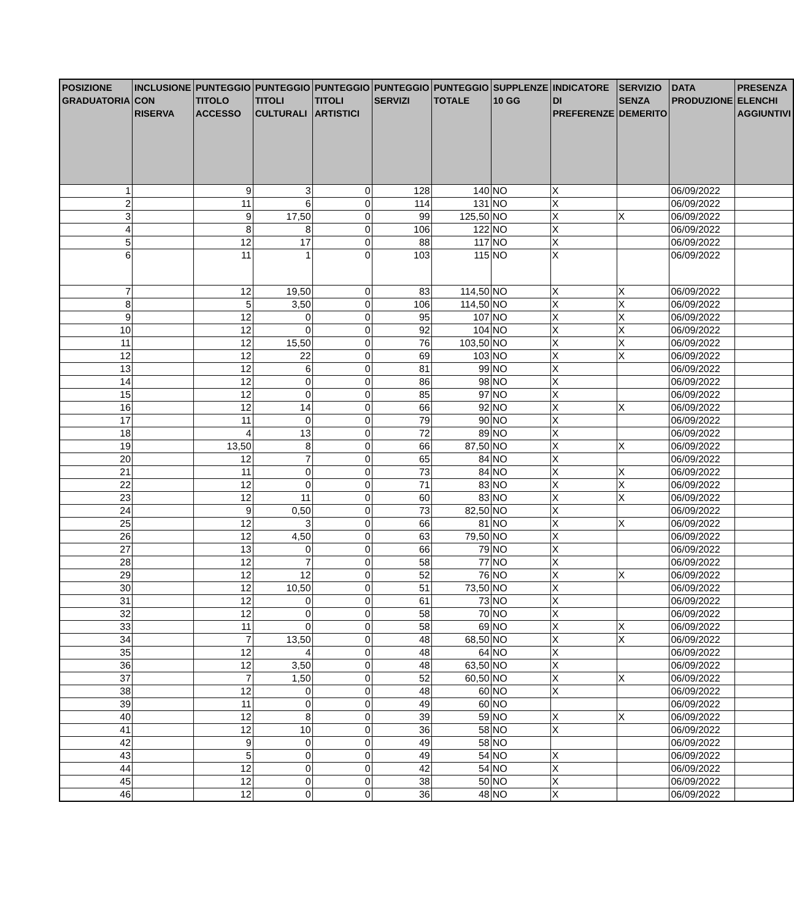| POSIZIONE GRADUATORIA | INCLUSIONE CON RISERVA | PUNTEGGIO TITOLO ACCESSO | PUNTEGGIO TITOLI CULTURALI | PUNTEGGIO TITOLI ARTISTICI | PUNTEGGIO SERVIZI | PUNTEGGIO TOTALE | SUPPLENZE 10 GG | INDICATORE DI PREFERENZE | SERVIZIO SENZA DEMERITO | DATA PRODUZIONE | PRESENZA ELENCHI AGGIUNTIVI |
| --- | --- | --- | --- | --- | --- | --- | --- | --- | --- | --- | --- |
| 1 | | 9 | 3 | 0 | 128 | 140 | NO | X | | 06/09/2022 | |
| 2 | | 11 | 6 | 0 | 114 | 131 | NO | X | | 06/09/2022 | |
| 3 | | 9 | 17,50 | 0 | 99 | 125,50 | NO | X | X | 06/09/2022 | |
| 4 | | 8 | 8 | 0 | 106 | 122 | NO | X | | 06/09/2022 | |
| 5 | | 12 | 17 | 0 | 88 | 117 | NO | X | | 06/09/2022 | |
| 6 | | 11 | 1 | 0 | 103 | 115 | NO | X | | 06/09/2022 | |
| 7 | | 12 | 19,50 | 0 | 83 | 114,50 | NO | X | X | 06/09/2022 | |
| 8 | | 5 | 3,50 | 0 | 106 | 114,50 | NO | X | X | 06/09/2022 | |
| 9 | | 12 | 0 | 0 | 95 | 107 | NO | X | X | 06/09/2022 | |
| 10 | | 12 | 0 | 0 | 92 | 104 | NO | X | X | 06/09/2022 | |
| 11 | | 12 | 15,50 | 0 | 76 | 103,50 | NO | X | X | 06/09/2022 | |
| 12 | | 12 | 22 | 0 | 69 | 103 | NO | X | X | 06/09/2022 | |
| 13 | | 12 | 6 | 0 | 81 | 99 | NO | X | | 06/09/2022 | |
| 14 | | 12 | 0 | 0 | 86 | 98 | NO | X | | 06/09/2022 | |
| 15 | | 12 | 0 | 0 | 85 | 97 | NO | X | | 06/09/2022 | |
| 16 | | 12 | 14 | 0 | 66 | 92 | NO | X | X | 06/09/2022 | |
| 17 | | 11 | 0 | 0 | 79 | 90 | NO | X | | 06/09/2022 | |
| 18 | | 4 | 13 | 0 | 72 | 89 | NO | X | | 06/09/2022 | |
| 19 | | 13,50 | 8 | 0 | 66 | 87,50 | NO | X | X | 06/09/2022 | |
| 20 | | 12 | 7 | 0 | 65 | 84 | NO | X | | 06/09/2022 | |
| 21 | | 11 | 0 | 0 | 73 | 84 | NO | X | X | 06/09/2022 | |
| 22 | | 12 | 0 | 0 | 71 | 83 | NO | X | X | 06/09/2022 | |
| 23 | | 12 | 11 | 0 | 60 | 83 | NO | X | X | 06/09/2022 | |
| 24 | | 9 | 0,50 | 0 | 73 | 82,50 | NO | X | | 06/09/2022 | |
| 25 | | 12 | 3 | 0 | 66 | 81 | NO | X | X | 06/09/2022 | |
| 26 | | 12 | 4,50 | 0 | 63 | 79,50 | NO | X | | 06/09/2022 | |
| 27 | | 13 | 0 | 0 | 66 | 79 | NO | X | | 06/09/2022 | |
| 28 | | 12 | 7 | 0 | 58 | 77 | NO | X | | 06/09/2022 | |
| 29 | | 12 | 12 | 0 | 52 | 76 | NO | X | X | 06/09/2022 | |
| 30 | | 12 | 10,50 | 0 | 51 | 73,50 | NO | X | | 06/09/2022 | |
| 31 | | 12 | 0 | 0 | 61 | 73 | NO | X | | 06/09/2022 | |
| 32 | | 12 | 0 | 0 | 58 | 70 | NO | X | | 06/09/2022 | |
| 33 | | 11 | 0 | 0 | 58 | 69 | NO | X | X | 06/09/2022 | |
| 34 | | 7 | 13,50 | 0 | 48 | 68,50 | NO | X | X | 06/09/2022 | |
| 35 | | 12 | 4 | 0 | 48 | 64 | NO | X | | 06/09/2022 | |
| 36 | | 12 | 3,50 | 0 | 48 | 63,50 | NO | X | | 06/09/2022 | |
| 37 | | 7 | 1,50 | 0 | 52 | 60,50 | NO | X | X | 06/09/2022 | |
| 38 | | 12 | 0 | 0 | 48 | 60 | NO | X | | 06/09/2022 | |
| 39 | | 11 | 0 | 0 | 49 | 60 | NO | | | 06/09/2022 | |
| 40 | | 12 | 8 | 0 | 39 | 59 | NO | X | X | 06/09/2022 | |
| 41 | | 12 | 10 | 0 | 36 | 58 | NO | X | | 06/09/2022 | |
| 42 | | 9 | 0 | 0 | 49 | 58 | NO | | | 06/09/2022 | |
| 43 | | 5 | 0 | 0 | 49 | 54 | NO | X | | 06/09/2022 | |
| 44 | | 12 | 0 | 0 | 42 | 54 | NO | X | | 06/09/2022 | |
| 45 | | 12 | 0 | 0 | 38 | 50 | NO | X | | 06/09/2022 | |
| 46 | | 12 | 0 | 0 | 36 | 48 | NO | X | | 06/09/2022 | |